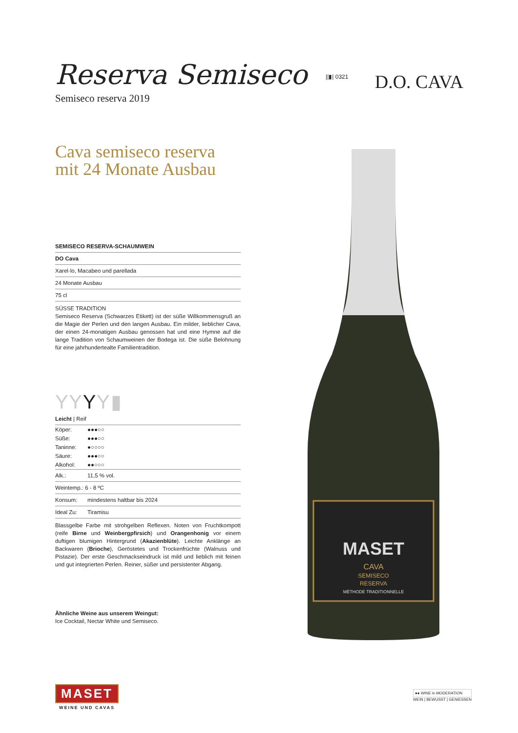Reserva Semiseco ||▮| 0321
Semiseco reserva 2019
Cava semiseco reserva
mit 24 Monate Ausbau
SEMISECO RESERVA-SCHAUMWEIN
DO Cava
Xarel·lo, Macabeo und parellada
24 Monate Ausbau
75 cl
SÜSSE TRADITION
Semiseco Reserva (Schwarzes Etikett) ist der süße Willkommensgruß an die Magie der Perlen und den langen Ausbau. Ein milder, lieblicher Cava, der einen 24-monatigen Ausbau genossen hat und eine Hymne auf die lange Tradition von Schaumweinen der Bodega ist. Die süße Belohnung für eine jahrhundertealte Familientradition.
Y Y Y Y ▮
Leicht | Reif
| Köper: | ●●●○○ |
| Süße: | ●●●○○ |
| Taninne: | ●○○○○ |
| Säure: | ●●●○○ |
| Alkohol: | ●●○○○ |
| Alk.: | 11,5 % vol. |
| Weintemp.: 6 - 8 ºC | |
| Konsum: | mindestens haltbar bis 2024 |
| Ideal Zu: | Tiramisu |
Blassgelbe Farbe mit strohgelben Reflexen. Noten von Fruchtkompott (reife Birne und Weinbergpfirsich) und Orangenhonig vor einem duftigen blumigen Hintergrund (Akazienblüte). Leichte Anklänge an Backwaren (Brioche), Geröstetes und Trockenfrüchte (Walnuss und Pistazie). Der erste Geschmackseindruck ist mild und lieblich mit feinen und gut integrierten Perlen. Reiner, süßer und persistenter Abgang.
Ähnliche Weine aus unserem Weingut:
Ice Cocktail, Nectar White und Semiseco.
D.O. CAVA
MASET
CAVA
SEMISECO
RESERVA
MÉTHODE TRADITIONNELLE
MASET
WEINE UND CAVAS
●● WINE in MODERATION
WEIN | BEWUSST | GENIESSEN